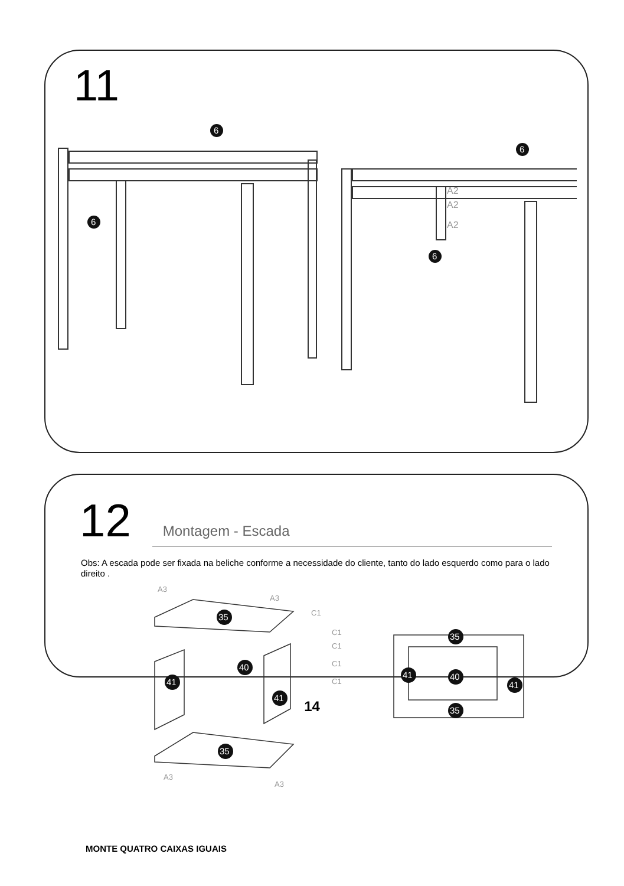11
6
6
6
6
A2
A2
A2
12
Montagem - Escada
Obs: A escada pode ser fixada na beliche conforme a necessidade do cliente, tanto do lado esquerdo como para o lado direito .
35
40
41
41
35
35
40
41
41
35
A3
A3
C1
C1
C1
C1
C1
A3
A3
MONTE QUATRO CAIXAS IGUAIS
14